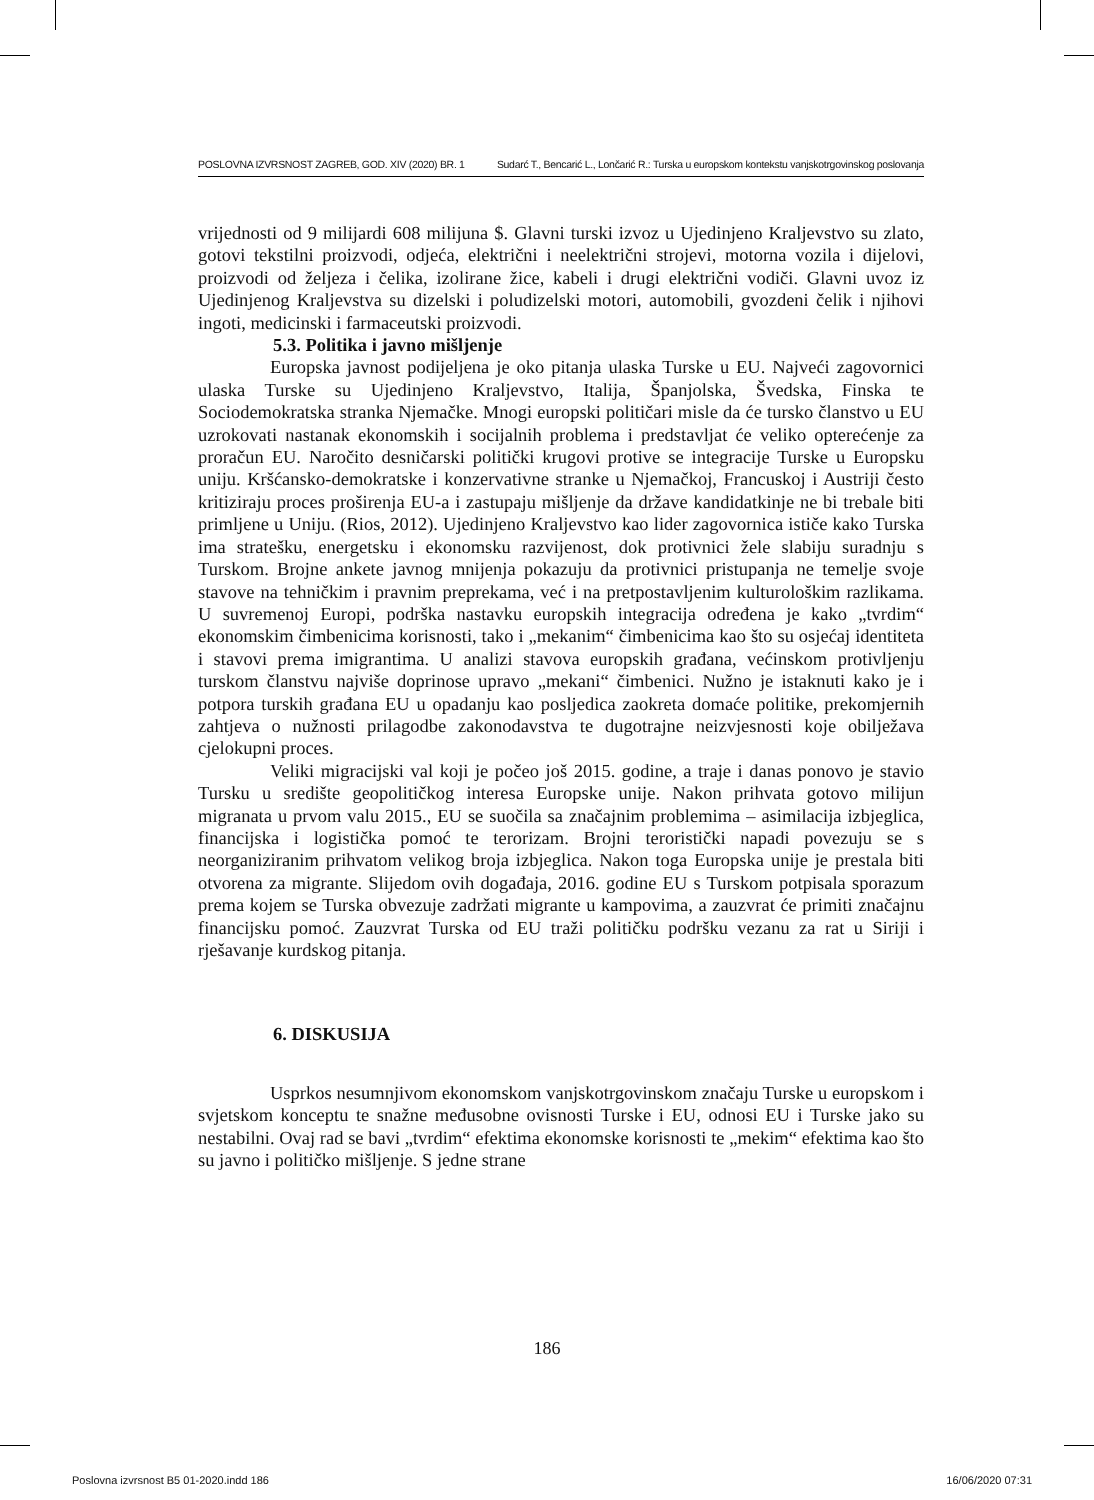POSLOVNA IZVRSNOST ZAGREB, GOD. XIV (2020) BR. 1 Sudarć T., Bencarić L., Lončarić R.: Turska u europskom kontekstu vanjskotrgovinskog poslovanja
vrijednosti od 9 milijardi 608 milijuna $. Glavni turski izvoz u Ujedinjeno Kraljevstvo su zlato, gotovi tekstilni proizvodi, odjeća, električni i neelektrični strojevi, motorna vozila i dijelovi, proizvodi od željeza i čelika, izolirane žice, kabeli i drugi električni vodiči. Glavni uvoz iz Ujedinjenog Kraljevstva su dizelski i poludizelski motori, automobili, gvozdeni čelik i njihovi ingoti, medicinski i farmaceutski proizvodi.
5.3. Politika i javno mišljenje
Europska javnost podijeljena je oko pitanja ulaska Turske u EU. Najveći zagovornici ulaska Turske su Ujedinjeno Kraljevstvo, Italija, Španjolska, Švedska, Finska te Sociodemokratska stranka Njemačke. Mnogi europski političari misle da će tursko članstvo u EU uzrokovati nastanak ekonomskih i socijalnih problema i predstavljat će veliko opterećenje za proračun EU. Naročito desničarski politički krugovi protive se integracije Turske u Europsku uniju. Kršćansko-demokratske i konzervativne stranke u Njemačkoj, Francuskoj i Austriji često kritiziraju proces proširenja EU-a i zastupaju mišljenje da države kandidatkinje ne bi trebale biti primljene u Uniju. (Rios, 2012). Ujedinjeno Kraljevstvo kao lider zagovornica ističe kako Turska ima stratešku, energetsku i ekonomsku razvijenost, dok protivnici žele slabiju suradnju s Turskom. Brojne ankete javnog mnijenja pokazuju da protivnici pristupanja ne temelje svoje stavove na tehničkim i pravnim preprekama, već i na pretpostavljenim kulturološkim razlikama. U suvremenoj Europi, podrška nastavku europskih integracija određena je kako „tvrdim“ ekonomskim čimbenicima korisnosti, tako i „mekanim“ čimbenicima kao što su osjećaj identiteta i stavovi prema imigrantima. U analizi stavova europskih građana, većinskom protivljenju turskom članstvu najviše doprinose upravo „mekani“ čimbenici. Nužno je istaknuti kako je i potpora turskih građana EU u opadanju kao posljedica zaokreta domaće politike, prekomjernih zahtjeva o nužnosti prilagodbe zakonodavstva te dugotrajne neizvjesnosti koje obilježava cjelokupni proces.
Veliki migracijski val koji je počeo još 2015. godine, a traje i danas ponovo je stavio Tursku u središte geopolitičkog interesa Europske unije. Nakon prihvata gotovo milijun migranata u prvom valu 2015., EU se suočila sa značajnim problemima – asimilacija izbjeglica, financijska i logistička pomoć te terorizam. Brojni teroristički napadi povezuju se s neorganiziranim prihvatom velikog broja izbjeglica. Nakon toga Europska unije je prestala biti otvorena za migrante. Slijedom ovih događaja, 2016. godine EU s Turskom potpisala sporazum prema kojem se Turska obvezuje zadržati migrante u kampovima, a zauzvrat će primiti značajnu financijsku pomoć. Zauzvrat Turska od EU traži političku podršku vezanu za rat u Siriji i rješavanje kurdskog pitanja.
6. DISKUSIJA
Usprkos nesumnjivom ekonomskom vanjskotrgovinskom značaju Turske u europskom i svjetskom konceptu te snažne međusobne ovisnosti Turske i EU, odnosi EU i Turske jako su nestabilni. Ovaj rad se bavi „tvrdim“ efektima ekonomske korisnosti te „mekim“ efektima kao što su javno i političko mišljenje. S jedne strane
186
Poslovna izvrsnost B5 01-2020.indd 186 16/06/2020 07:31